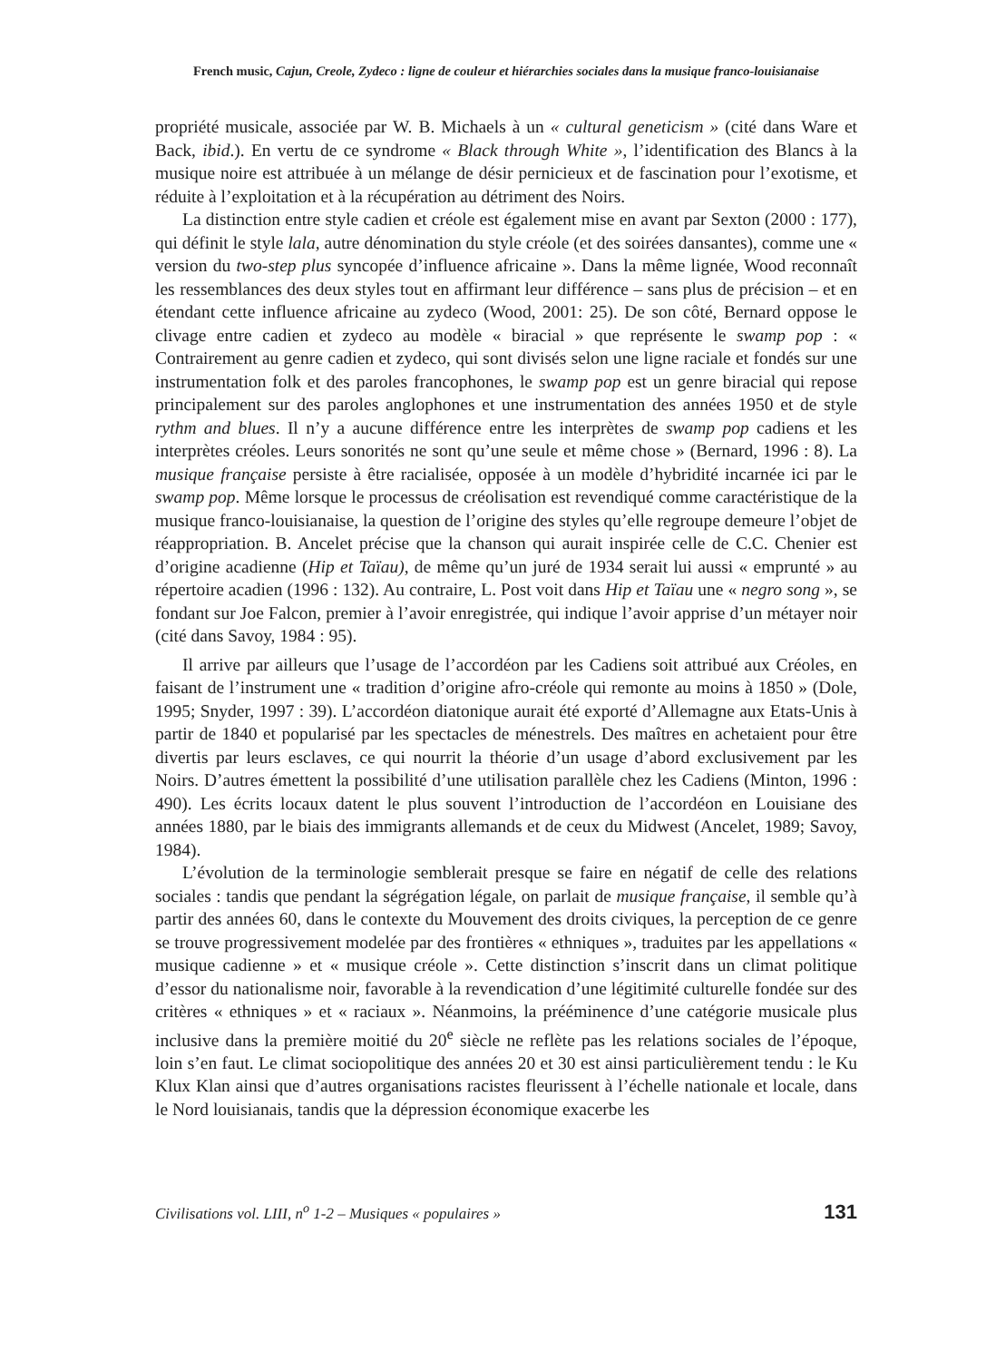French music, Cajun, Creole, Zydeco : ligne de couleur et hiérarchies sociales dans la musique franco-louisianaise
propriété musicale, associée par W. B. Michaels à un « cultural geneticism » (cité dans Ware et Back, ibid.). En vertu de ce syndrome « Black through White », l’identification des Blancs à la musique noire est attribuée à un mélange de désir pernicieux et de fascination pour l’exotisme, et réduite à l’exploitation et à la récupération au détriment des Noirs.
La distinction entre style cadien et créole est également mise en avant par Sexton (2000 : 177), qui définit le style lala, autre dénomination du style créole (et des soirées dansantes), comme une « version du two-step plus syncopée d’influence africaine ». Dans la même lignée, Wood reconnaît les ressemblances des deux styles tout en affirmant leur différence – sans plus de précision – et en étendant cette influence africaine au zydeco (Wood, 2001: 25). De son côté, Bernard oppose le clivage entre cadien et zydeco au modèle « biracial » que représente le swamp pop : « Contrairement au genre cadien et zydeco, qui sont divisés selon une ligne raciale et fondés sur une instrumentation folk et des paroles francophones, le swamp pop est un genre biracial qui repose principalement sur des paroles anglophones et une instrumentation des années 1950 et de style rythm and blues. Il n’y a aucune différence entre les interprètes de swamp pop cadiens et les interprètes créoles. Leurs sonorités ne sont qu’une seule et même chose » (Bernard, 1996 : 8). La musique française persiste à être racialisée, opposée à un modèle d’hybridité incarnée ici par le swamp pop. Même lorsque le processus de créolisation est revendiqué comme caractéristique de la musique franco-louisianaise, la question de l’origine des styles qu’elle regroupe demeure l’objet de réappropriation. B. Ancelet précise que la chanson qui aurait inspirée celle de C.C. Chenier est d’origine acadienne (Hip et Taïau), de même qu’un juré de 1934 serait lui aussi « emprunté » au répertoire acadien (1996 : 132). Au contraire, L. Post voit dans Hip et Taïau une « negro song », se fondant sur Joe Falcon, premier à l’avoir enregistrée, qui indique l’avoir apprise d’un métayer noir (cité dans Savoy, 1984 : 95).
Il arrive par ailleurs que l’usage de l’accordéon par les Cadiens soit attribué aux Créoles, en faisant de l’instrument une « tradition d’origine afro-créole qui remonte au moins à 1850 » (Dole, 1995; Snyder, 1997 : 39). L’accordéon diatonique aurait été exporté d’Allemagne aux Etats-Unis à partir de 1840 et popularisé par les spectacles de ménestrels. Des maîtres en achetaient pour être divertis par leurs esclaves, ce qui nourrit la théorie d’un usage d’abord exclusivement par les Noirs. D’autres émettent la possibilité d’une utilisation parallèle chez les Cadiens (Minton, 1996 : 490). Les écrits locaux datent le plus souvent l’introduction de l’accordéon en Louisiane des années 1880, par le biais des immigrants allemands et de ceux du Midwest (Ancelet, 1989; Savoy, 1984).
L’évolution de la terminologie semblerait presque se faire en négatif de celle des relations sociales : tandis que pendant la ségrégation légale, on parlait de musique française, il semble qu’à partir des années 60, dans le contexte du Mouvement des droits civiques, la perception de ce genre se trouve progressivement modelée par des frontières « ethniques », traduites par les appellations « musique cadienne » et « musique créole ». Cette distinction s’inscrit dans un climat politique d’essor du nationalisme noir, favorable à la revendication d’une légitimité culturelle fondée sur des critères « ethniques » et « raciaux ». Néanmoins, la prééminence d’une catégorie musicale plus inclusive dans la première moitié du 20<sup>e</sup> siècle ne reflète pas les relations sociales de l’époque, loin s’en faut. Le climat sociopolitique des années 20 et 30 est ainsi particulièrement tendu : le Ku Klux Klan ainsi que d’autres organisations racistes fleurissent à l’échelle nationale et locale, dans le Nord louisianais, tandis que la dépression économique exacerbe les
Civilisations vol. LIII, n<sup>o</sup> 1-2 – Musiques « populaires » 131